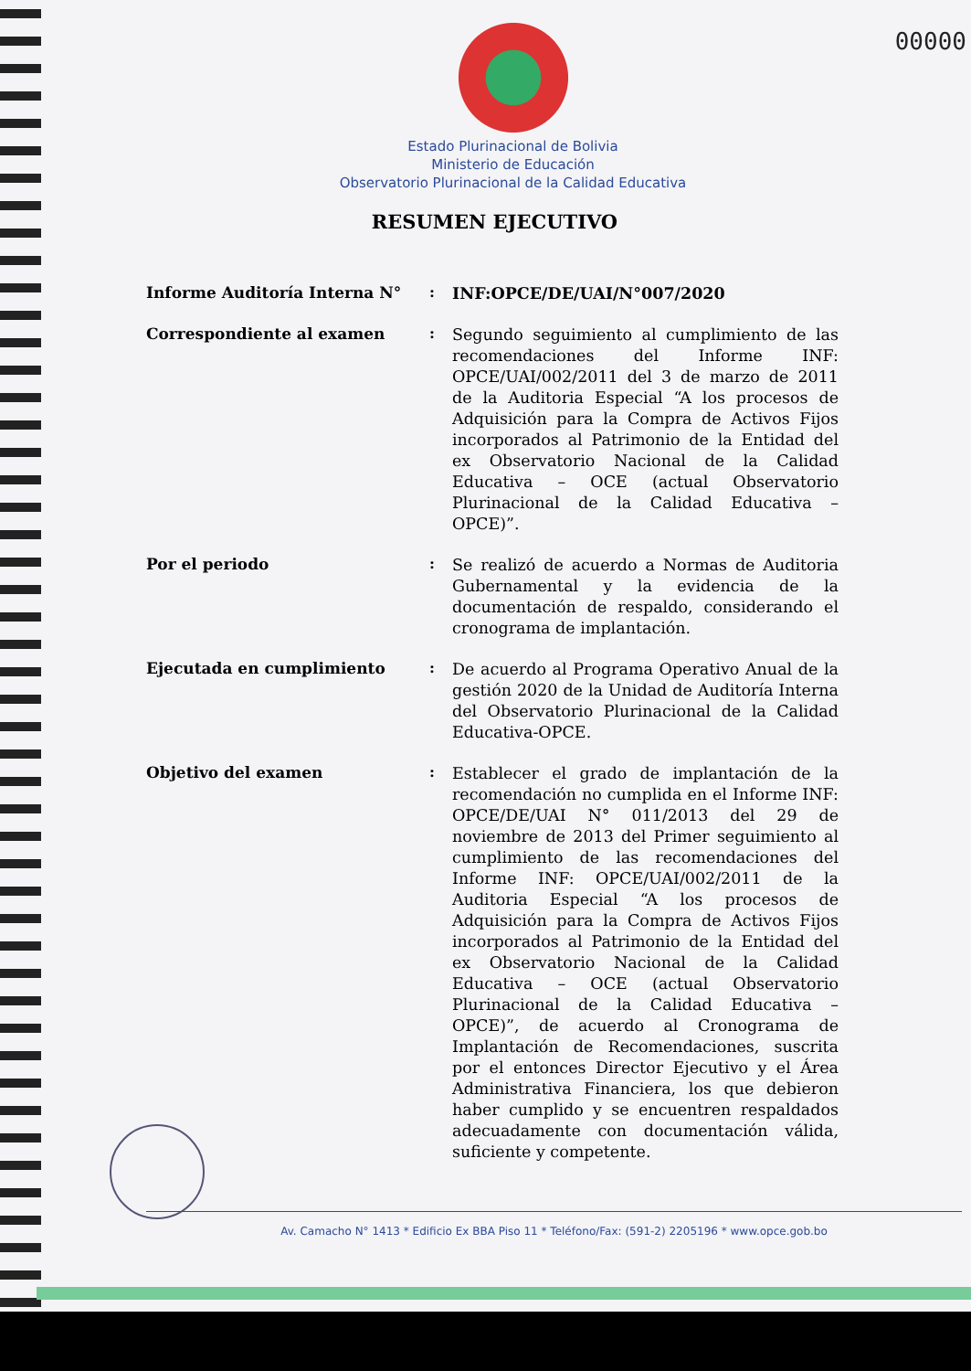00000
Estado Plurinacional de Bolivia
Ministerio de Educación
Observatorio Plurinacional de la Calidad Educativa
RESUMEN EJECUTIVO
Informe Auditoría Interna N° :
INF:OPCE/DE/UAI/N°007/2020
Correspondiente al examen :
Segundo seguimiento al cumplimiento de las recomendaciones del Informe INF: OPCE/UAI/002/2011 del 3 de marzo de 2011 de la Auditoria Especial “A los procesos de Adquisición para la Compra de Activos Fijos incorporados al Patrimonio de la Entidad del ex Observatorio Nacional de la Calidad Educativa – OCE (actual Observatorio Plurinacional de la Calidad Educativa – OPCE)”.
Por el periodo :
Se realizó de acuerdo a Normas de Auditoria Gubernamental y la evidencia de la documentación de respaldo, considerando el cronograma de implantación.
Ejecutada en cumplimiento :
De acuerdo al Programa Operativo Anual de la gestión 2020 de la Unidad de Auditoría Interna del Observatorio Plurinacional de la Calidad Educativa-OPCE.
Objetivo del examen :
Establecer el grado de implantación de la recomendación no cumplida en el Informe INF: OPCE/DE/UAI N° 011/2013 del 29 de noviembre de 2013 del Primer seguimiento al cumplimiento de las recomendaciones del Informe INF: OPCE/UAI/002/2011 de la Auditoria Especial “A los procesos de Adquisición para la Compra de Activos Fijos incorporados al Patrimonio de la Entidad del ex Observatorio Nacional de la Calidad Educativa – OCE (actual Observatorio Plurinacional de la Calidad Educativa – OPCE)”, de acuerdo al Cronograma de Implantación de Recomendaciones, suscrita por el entonces Director Ejecutivo y el Área Administrativa Financiera, los que debieron haber cumplido y se encuentren respaldados adecuadamente con documentación válida, suficiente y competente.
Av. Camacho N° 1413 * Edificio Ex BBA Piso 11 * Teléfono/Fax: (591-2) 2205196 * www.opce.gob.bo